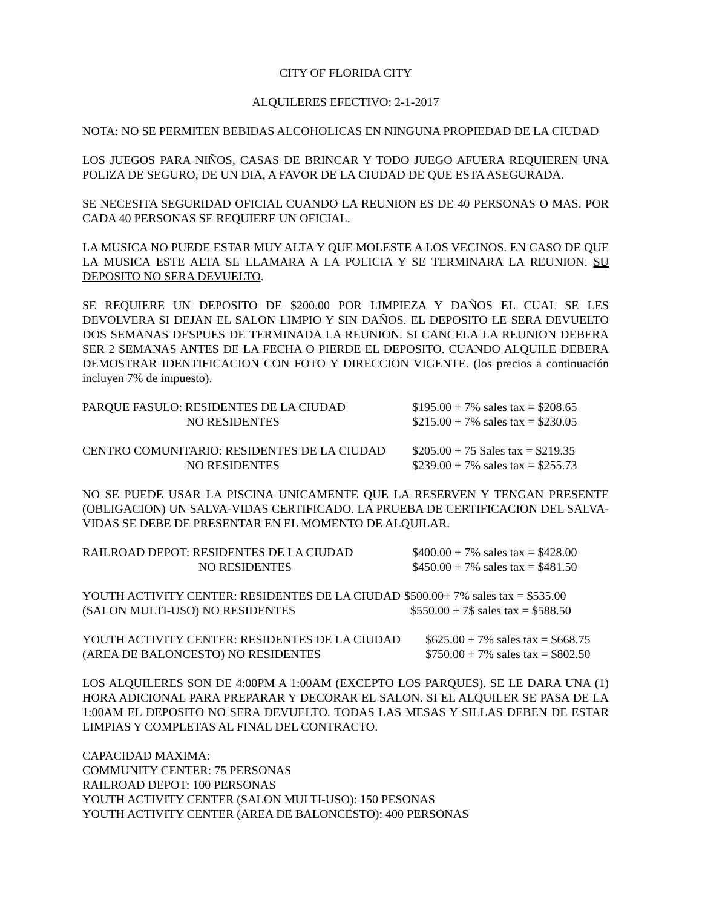CITY OF FLORIDA CITY
ALQUILERES EFECTIVO: 2-1-2017
NOTA: NO SE PERMITEN BEBIDAS ALCOHOLICAS EN NINGUNA PROPIEDAD DE LA CIUDAD
LOS JUEGOS PARA NIÑOS, CASAS DE BRINCAR Y TODO JUEGO AFUERA REQUIEREN UNA POLIZA DE SEGURO, DE UN DIA, A FAVOR DE LA CIUDAD DE QUE ESTA ASEGURADA.
SE NECESITA SEGURIDAD OFICIAL CUANDO LA REUNION ES DE 40 PERSONAS O MAS. POR CADA 40 PERSONAS SE REQUIERE UN OFICIAL.
LA MUSICA NO PUEDE ESTAR MUY ALTA Y QUE MOLESTE A LOS VECINOS. EN CASO DE QUE LA MUSICA ESTE ALTA SE LLAMARA A LA POLICIA Y SE TERMINARA LA REUNION. SU DEPOSITO NO SERA DEVUELTO.
SE REQUIERE UN DEPOSITO DE $200.00 POR LIMPIEZA Y DAÑOS EL CUAL SE LES DEVOLVERA SI DEJAN EL SALON LIMPIO Y SIN DAÑOS. EL DEPOSITO LE SERA DEVUELTO DOS SEMANAS DESPUES DE TERMINADA LA REUNION. SI CANCELA LA REUNION DEBERA SER 2 SEMANAS ANTES DE LA FECHA O PIERDE EL DEPOSITO. CUANDO ALQUILE DEBERA DEMOSTRAR IDENTIFICACION CON FOTO Y DIRECCION VIGENTE. (los precios a continuación incluyen 7% de impuesto).
| PARQUE FASULO: RESIDENTES DE LA CIUDAD | $195.00 + 7% sales tax = $208.65 |
| NO RESIDENTES | $215.00 + 7% sales tax = $230.05 |
| CENTRO COMUNITARIO: RESIDENTES DE LA CIUDAD | $205.00 + 75 Sales tax = $219.35 |
| NO RESIDENTES | $239.00 + 7% sales tax = $255.73 |
NO SE PUEDE USAR LA PISCINA UNICAMENTE QUE LA RESERVEN Y TENGAN PRESENTE (OBLIGACION) UN SALVA-VIDAS CERTIFICADO. LA PRUEBA DE CERTIFICACION DEL SALVA-VIDAS SE DEBE DE PRESENTAR EN EL MOMENTO DE ALQUILAR.
| RAILROAD DEPOT: RESIDENTES DE LA CIUDAD | $400.00 + 7% sales tax = $428.00 |
| NO RESIDENTES | $450.00 + 7% sales tax = $481.50 |
| YOUTH ACTIVITY CENTER: RESIDENTES DE LA CIUDAD | $500.00+ 7% sales tax = $535.00 |
| (SALON MULTI-USO) NO RESIDENTES | $550.00 + 7$ sales tax = $588.50 |
| YOUTH ACTIVITY CENTER: RESIDENTES DE LA CIUDAD | $625.00 + 7% sales tax = $668.75 |
| (AREA DE BALONCESTO) NO RESIDENTES | $750.00 + 7% sales tax = $802.50 |
LOS ALQUILERES SON DE 4:00PM A 1:00AM (EXCEPTO LOS PARQUES). SE LE DARA UNA (1) HORA ADICIONAL PARA PREPARAR Y DECORAR EL SALON. SI EL ALQUILER SE PASA DE LA 1:00AM EL DEPOSITO NO SERA DEVUELTO. TODAS LAS MESAS Y SILLAS DEBEN DE ESTAR LIMPIAS Y COMPLETAS AL FINAL DEL CONTRACTO.
CAPACIDAD MAXIMA:
COMMUNITY CENTER: 75 PERSONAS
RAILROAD DEPOT: 100 PERSONAS
YOUTH ACTIVITY CENTER (SALON MULTI-USO): 150 PESONAS
YOUTH ACTIVITY CENTER (AREA DE BALONCESTO): 400 PERSONAS